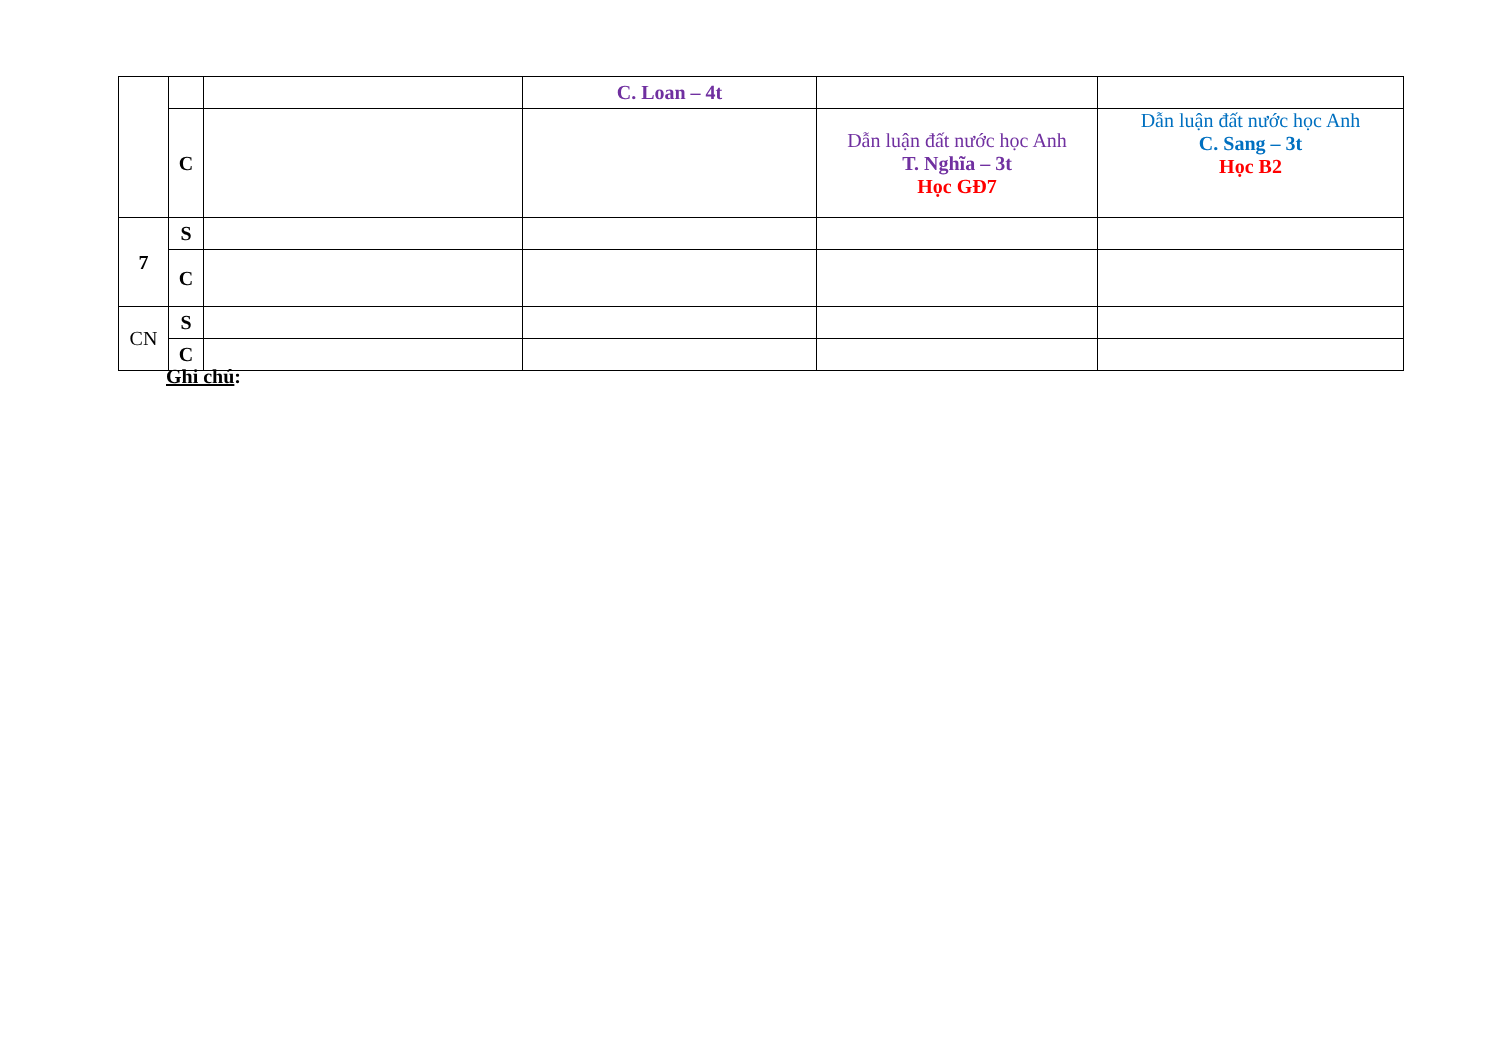| | | | C. Loan – 4t | | |
| | C | | | Dẫn luận đất nước học Anh T. Nghĩa – 3t Học GĐ7 | Dẫn luận đất nước học Anh C. Sang – 3t Học B2 |
| 7 | S | | | | |
| | C | | | | |
| CN | S | | | | |
| | C | | | | |
Ghi chú: